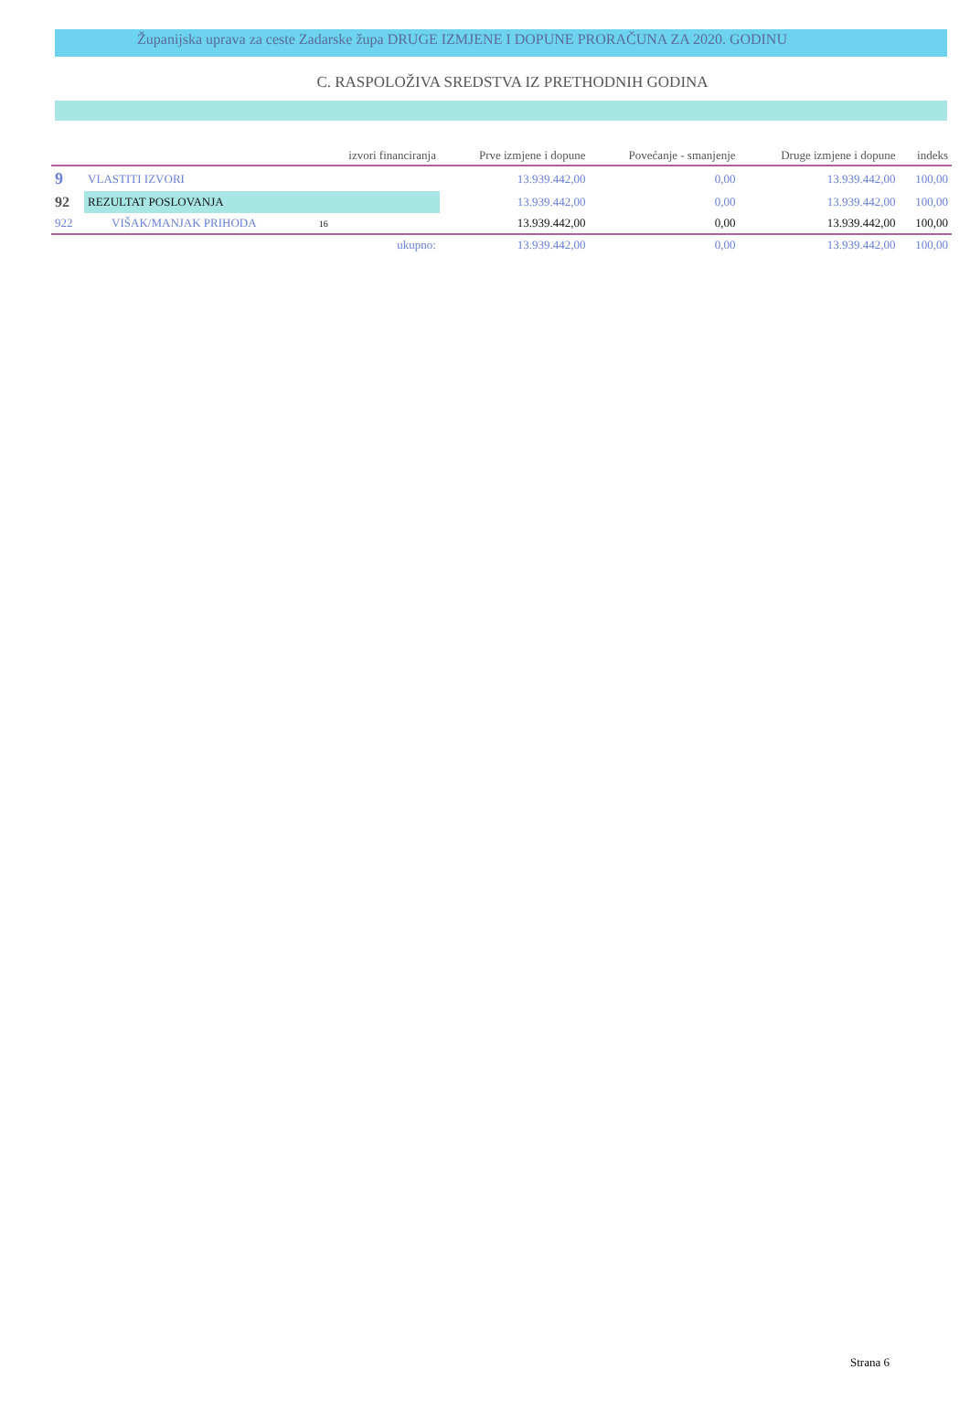Županijska uprava za ceste Zadarske župa DRUGE IZMJENE I DOPUNE PRORAČUNA ZA 2020. GODINU
C. RASPOLOŽIVA SREDSTVA IZ PRETHODNIH GODINA
| | | izvori financiranja | Prve izmjene i dopune | Povećanje - smanjenje | Druge izmjene i dopune | indeks |
| --- | --- | --- | --- | --- | --- | --- |
| 9 | VLASTITI IZVORI | | 13.939.442,00 | 0,00 | 13.939.442,00 | 100,00 |
| 92 | REZULTAT POSLOVANJA | | 13.939.442,00 | 0,00 | 13.939.442,00 | 100,00 |
| 922 | VIŠAK/MANJAK PRIHODA | 16 | 13.939.442,00 | 0,00 | 13.939.442,00 | 100,00 |
| | | ukupno: | 13.939.442,00 | 0,00 | 13.939.442,00 | 100,00 |
Strana 6